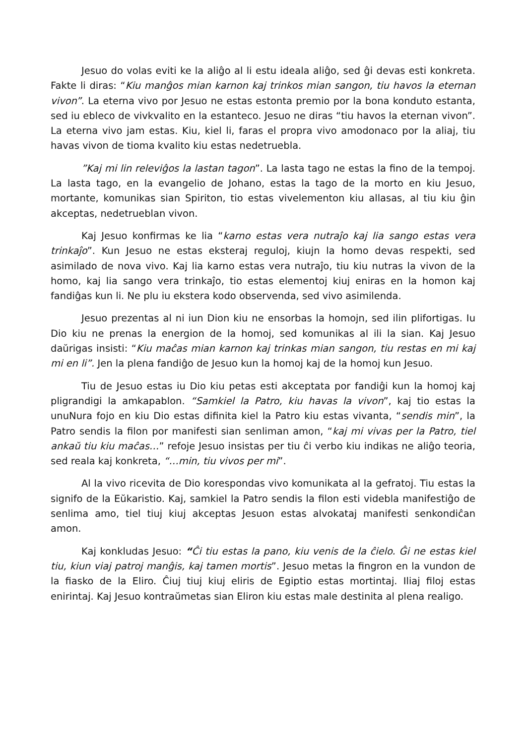Jesuo do volas eviti ke la aliĝo al li estu ideala aliĝo, sed ĝi devas esti konkreta. Fakte li diras: “Kiu manĝos mian karnon kaj trinkos mian sangon, tiu havos la eternan vivon”. La eterna vivo por Jesuo ne estas estonta premio por la bona konduto estanta, sed iu ebleco de vivkvalito en la estanteco. Jesuo ne diras “tiu havos la eternan vivon”. La eterna vivo jam estas. Kiu, kiel li, faras el propra vivo amodonaco por la aliaj, tiu havas vivon de tioma kvalito kiu estas nedetruebla.
”Kaj mi lin releviĝos la lastan tagon”. La lasta tago ne estas la fino de la tempoj. La lasta tago, en la evangelio de Johano, estas la tago de la morto en kiu Jesuo, mortante, komunikas sian Spiriton, tio estas vivelementon kiu allasas, al tiu kiu ĝin akceptas, nedetrueblan vivon.
Kaj Jesuo konfirmas ke lia “karno estas vera nutraĵo kaj lia sango estas vera trinkaĵo”. Kun Jesuo ne estas eksteraj reguloj, kiujn la homo devas respekti, sed asimilado de nova vivo. Kaj lia karno estas vera nutraĵo, tiu kiu nutras la vivon de la homo, kaj lia sango vera trinkaĵo, tio estas elementoj kiuj eniras en la homon kaj fandiĝas kun li. Ne plu iu ekstera kodo observenda, sed vivo asimilenda.
Jesuo prezentas al ni iun Dion kiu ne ensorbas la homojn, sed ilin plifortigas. Iu Dio kiu ne prenas la energion de la homoj, sed komunikas al ili la sian. Kaj Jesuo daŭrigas insisti: “Kiu maĉas mian karnon kaj trinkas mian sangon, tiu restas en mi kaj mi en li”. Jen la plena fandiĝo de Jesuo kun la homoj kaj de la homoj kun Jesuo.
Tiu de Jesuo estas iu Dio kiu petas esti akceptata por fandiĝi kun la homoj kaj pligrandigi la amkapablon. “Samkiel la Patro, kiu havas la vivon”, kaj tio estas la unuNura fojo en kiu Dio estas difinita kiel la Patro kiu estas vivanta, “sendis min”, la Patro sendis la filon por manifesti sian senliman amon, “kaj mi vivas per la Patro, tiel ankaŭ tiu kiu maĉas…” refoje Jesuo insistas per tiu ĉi verbo kiu indikas ne aliĝo teoria, sed reala kaj konkreta, “…min, tiu vivos per mi”.
Al la vivo ricevita de Dio korespondas vivo komunikata al la gefratoj. Tiu estas la signifo de la Eŭkaristio. Kaj, samkiel la Patro sendis la filon esti videbla manifestiĝo de senlima amo, tiel tiuj kiuj akceptas Jesuon estas alvokataj manifesti senkondiĉan amon.
Kaj konkludas Jesuo: “Ĉi tiu estas la pano, kiu venis de la ĉielo. Ĝi ne estas kiel tiu, kiun viaj patroj manĝis, kaj tamen mortis”. Jesuo metas la fingron en la vundon de la fiasko de la Eliro. Ĉiuj tiuj kiuj eliris de Egiptio estas mortintaj. Iliaj filoj estas enirintaj. Kaj Jesuo kontraŭmetas sian Eliron kiu estas male destinita al plena realigo.